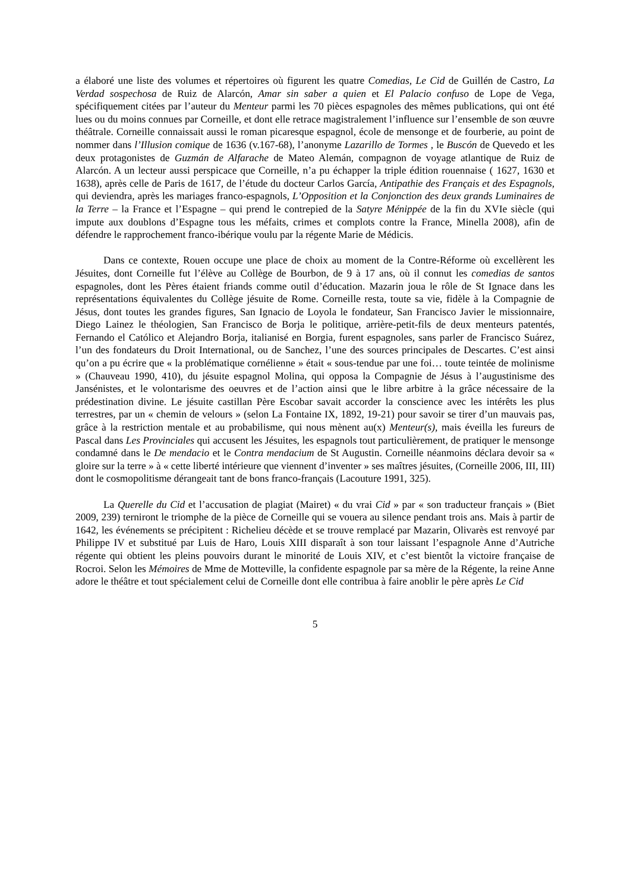a élaboré une liste des volumes et répertoires où figurent les quatre Comedias, Le Cid de Guillén de Castro, La Verdad sospechosa de Ruiz de Alarcón, Amar sin saber a quien et El Palacio confuso de Lope de Vega, spécifiquement citées par l’auteur du Menteur parmi les 70 pièces espagnoles des mêmes publications, qui ont été lues ou du moins connues par Corneille, et dont elle retrace magistralement l’influence sur l’ensemble de son œuvre théâtrale. Corneille connaissait aussi le roman picaresque espagnol, école de mensonge et de fourberie, au point de nommer dans l’Illusion comique de 1636 (v.167-68), l’anonyme Lazarillo de Tormes , le Buscón de Quevedo et les deux protagonistes de Guzmán de Alfarache de Mateo Alemán, compagnon de voyage atlantique de Ruiz de Alarcón. A un lecteur aussi perspicace que Corneille, n’a pu échapper la triple édition rouennaise ( 1627, 1630 et 1638), après celle de Paris de 1617, de l’étude du docteur Carlos García, Antipathie des Français et des Espagnols, qui deviendra, après les mariages franco-espagnols, L’Opposition et la Conjonction des deux grands Luminaires de la Terre – la France et l’Espagne – qui prend le contrepied de la Satyre Ménippée de la fin du XVIe siècle (qui impute aux doublons d’Espagne tous les méfaits, crimes et complots contre la France, Minella 2008), afin de défendre le rapprochement franco-ibérique voulu par la régente Marie de Médicis.
Dans ce contexte, Rouen occupe une place de choix au moment de la Contre-Réforme où excellèrent les Jésuites, dont Corneille fut l’élève au Collège de Bourbon, de 9 à 17 ans, où il connut les comedias de santos espagnoles, dont les Pères étaient friands comme outil d’éducation. Mazarin joua le rôle de St Ignace dans les représentations équivalentes du Collège jésuite de Rome. Corneille resta, toute sa vie, fidèle à la Compagnie de Jésus, dont toutes les grandes figures, San Ignacio de Loyola le fondateur, San Francisco Javier le missionnaire, Diego Lainez le théologien, San Francisco de Borja le politique, arrière-petit-fils de deux menteurs patentés, Fernando el Católico et Alejandro Borja, italianisé en Borgia, furent espagnoles, sans parler de Francisco Suárez, l’un des fondateurs du Droit International, ou de Sanchez, l’une des sources principales de Descartes. C’est ainsi qu’on a pu écrire que « la problématique cornélienne » était « sous-tendue par une foi… toute teintée de molinisme » (Chauveau 1990, 410), du jésuite espagnol Molina, qui opposa la Compagnie de Jésus à l’augustinisme des Jansénistes, et le volontarisme des oeuvres et de l’action ainsi que le libre arbitre à la grâce nécessaire de la prédestination divine. Le jésuite castillan Père Escobar savait accorder la conscience avec les intérêts les plus terrestres, par un « chemin de velours » (selon La Fontaine IX, 1892, 19-21) pour savoir se tirer d’un mauvais pas, grâce à la restriction mentale et au probabilisme, qui nous mènent au(x) Menteur(s), mais éveilla les fureurs de Pascal dans Les Provinciales qui accusent les Jésuites, les espagnols tout particulièrement, de pratiquer le mensonge condamné dans le De mendacio et le Contra mendacium de St Augustin. Corneille néanmoins déclara devoir sa « gloire sur la terre » à « cette liberté intérieure que viennent d’inventer » ses maîtres jésuites, (Corneille 2006, III, III) dont le cosmopolitisme dérangeait tant de bons franco-français (Lacouture 1991, 325).
La Querelle du Cid et l’accusation de plagiat (Mairet) « du vrai Cid » par « son traducteur français » (Biet 2009, 239) terniront le triomphe de la pièce de Corneille qui se vouera au silence pendant trois ans. Mais à partir de 1642, les événements se précipitent : Richelieu décède et se trouve remplacé par Mazarin, Olivarès est renvoyé par Philippe IV et substitué par Luis de Haro, Louis XIII disparaît à son tour laissant l’espagnole Anne d’Autriche régente qui obtient les pleins pouvoirs durant le minorité de Louis XIV, et c’est bientôt la victoire française de Rocroi. Selon les Mémoires de Mme de Motteville, la confidente espagnole par sa mère de la Régente, la reine Anne adore le théâtre et tout spécialement celui de Corneille dont elle contribua à faire anoblir le père après Le Cid
5